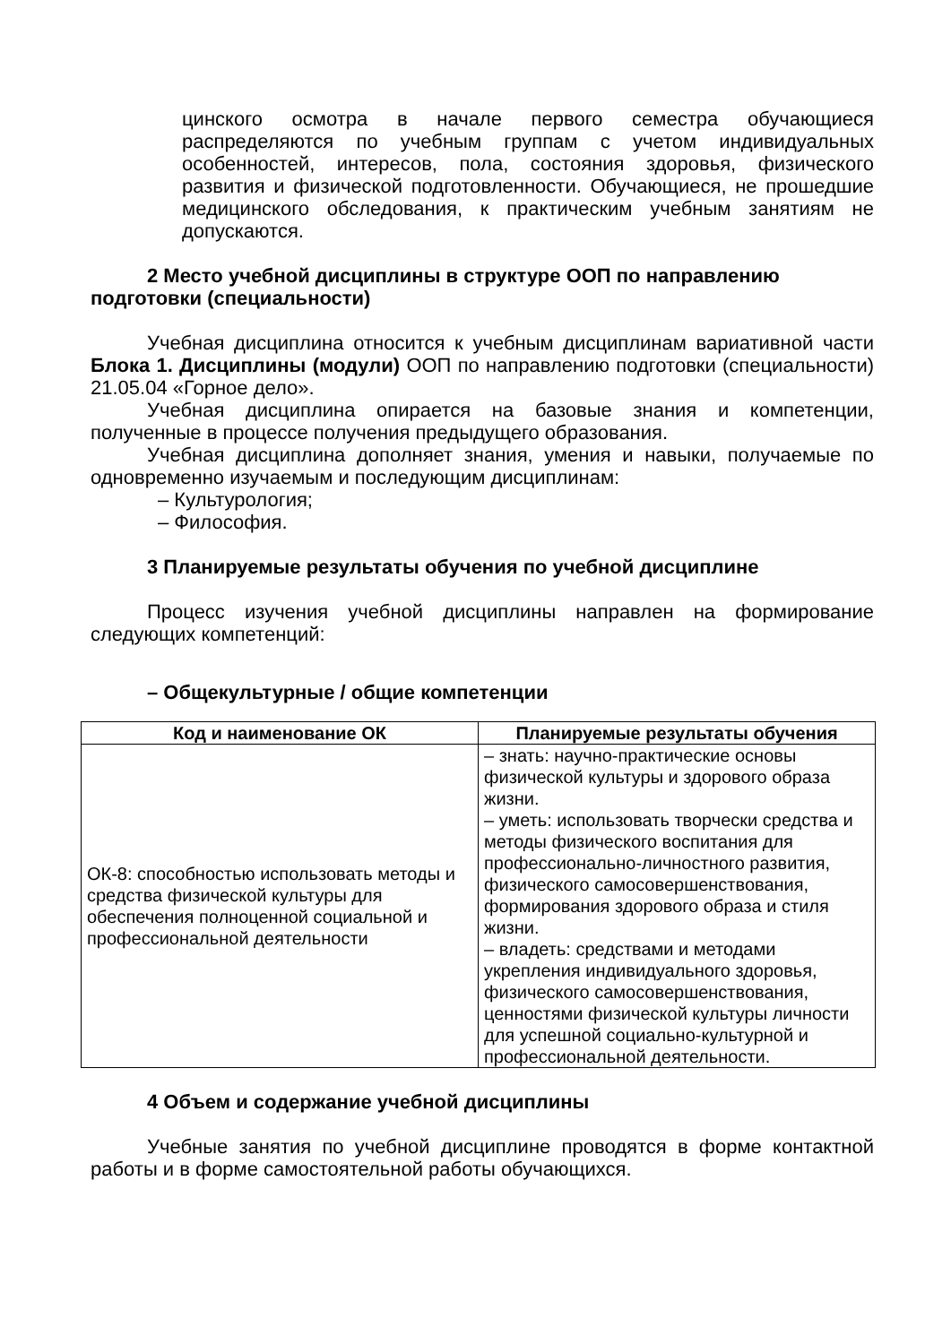цинского осмотра в начале первого семестра обучающиеся распределяются по учебным группам с учетом индивидуальных особенностей, интересов, пола, состояния здоровья, физического развития и физической подготовленности. Обучающиеся, не прошедшие медицинского обследования, к практическим учебным занятиям не допускаются.
2 Место учебной дисциплины в структуре ООП по направлению подготовки (специальности)
Учебная дисциплина относится к учебным дисциплинам вариативной части Блока 1. Дисциплины (модули) ООП по направлению подготовки (специальности) 21.05.04 «Горное дело».
Учебная дисциплина опирается на базовые знания и компетенции, полученные в процессе получения предыдущего образования.
Учебная дисциплина дополняет знания, умения и навыки, получаемые по одновременно изучаемым и последующим дисциплинам:
– Культурология;
– Философия.
3 Планируемые результаты обучения по учебной дисциплине
Процесс изучения учебной дисциплины направлен на формирование следующих компетенций:
– Общекультурные / общие компетенции
| Код и наименование ОК | Планируемые результаты обучения |
| --- | --- |
| ОК-8: способностью использовать методы и средства физической культуры для обеспечения полноценной социальной и профессиональной деятельности | – знать: научно-практические основы физической культуры и здорового образа жизни. – уметь: использовать творчески средства и методы физического воспитания для профессионально-личностного развития, физического самосовершенствования, формирования здорового образа и стиля жизни. – владеть: средствами и методами укрепления индивидуального здоровья, физического самосовершенствования, ценностями физической культуры личности для успешной социально-культурной и профессиональной деятельности. |
4 Объем и содержание учебной дисциплины
Учебные занятия по учебной дисциплине проводятся в форме контактной работы и в форме самостоятельной работы обучающихся.